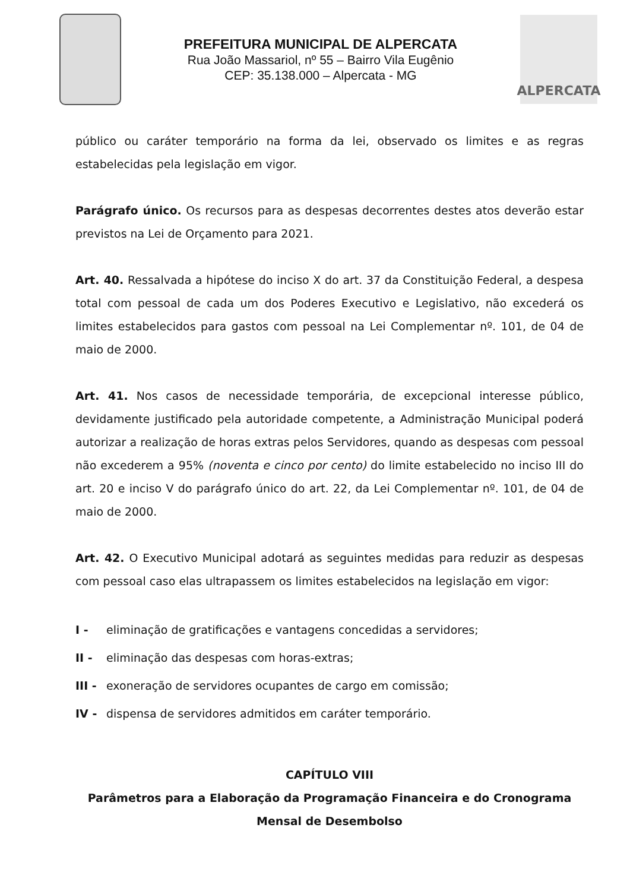PREFEITURA MUNICIPAL DE ALPERCATA
Rua João Massariol, nº 55 – Bairro Vila Eugênio
CEP: 35.138.000 – Alpercata - MG
ALPERCATA
público ou caráter temporário na forma da lei, observado os limites e as regras estabelecidas pela legislação em vigor.
Parágrafo único. Os recursos para as despesas decorrentes destes atos deverão estar previstos na Lei de Orçamento para 2021.
Art. 40. Ressalvada a hipótese do inciso X do art. 37 da Constituição Federal, a despesa total com pessoal de cada um dos Poderes Executivo e Legislativo, não excederá os limites estabelecidos para gastos com pessoal na Lei Complementar nº. 101, de 04 de maio de 2000.
Art. 41. Nos casos de necessidade temporária, de excepcional interesse público, devidamente justificado pela autoridade competente, a Administração Municipal poderá autorizar a realização de horas extras pelos Servidores, quando as despesas com pessoal não excederem a 95% (noventa e cinco por cento) do limite estabelecido no inciso III do art. 20 e inciso V do parágrafo único do art. 22, da Lei Complementar nº. 101, de 04 de maio de 2000.
Art. 42. O Executivo Municipal adotará as seguintes medidas para reduzir as despesas com pessoal caso elas ultrapassem os limites estabelecidos na legislação em vigor:
I - eliminação de gratificações e vantagens concedidas a servidores;
II - eliminação das despesas com horas-extras;
III - exoneração de servidores ocupantes de cargo em comissão;
IV - dispensa de servidores admitidos em caráter temporário.
CAPÍTULO VIII
Parâmetros para a Elaboração da Programação Financeira e do Cronograma Mensal de Desembolso